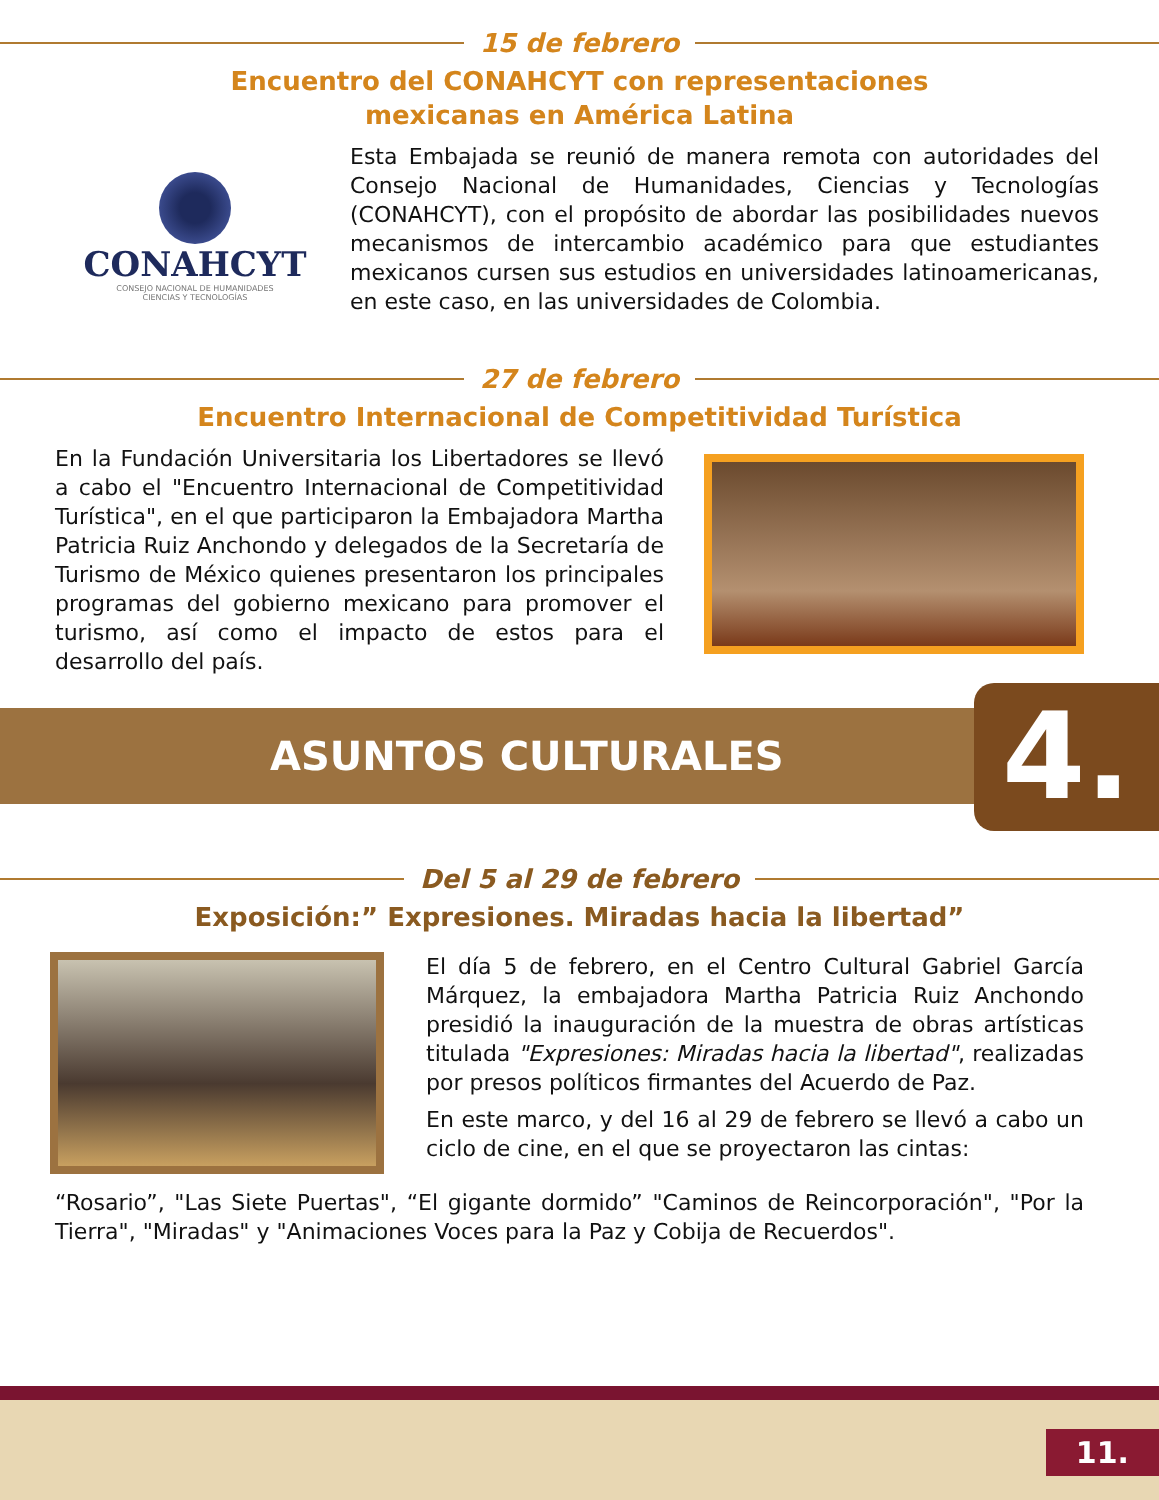15 de febrero
Encuentro del CONAHCYT con representaciones
mexicanas en América Latina
CONAHCYT
CONSEJO NACIONAL DE HUMANIDADES
CIENCIAS Y TECNOLOGÍAS
Esta Embajada se reunió de manera remota con autoridades del Consejo Nacional de Humanidades, Ciencias y Tecnologías (CONAHCYT), con el propósito de abordar las posibilidades nuevos mecanismos de intercambio académico para que estudiantes mexicanos cursen sus estudios en universidades latinoamericanas, en este caso, en las universidades de Colombia.
27 de febrero
Encuentro Internacional de Competitividad Turística
En la Fundación Universitaria los Libertadores se llevó a cabo el "Encuentro Internacional de Competitividad Turística", en el que participaron la Embajadora Martha Patricia Ruiz Anchondo y delegados de la Secretaría de Turismo de México quienes presentaron los principales programas del gobierno mexicano para promover el turismo, así como el impacto de estos para el desarrollo del país.
ASUNTOS CULTURALES
4.
Del 5 al 29 de febrero
Exposición:” Expresiones. Miradas hacia la libertad”
El día 5 de febrero, en el Centro Cultural Gabriel García Márquez, la embajadora Martha Patricia Ruiz Anchondo presidió la inauguración de la muestra de obras artísticas titulada "Expresiones: Miradas hacia la libertad", realizadas por presos políticos firmantes del Acuerdo de Paz.
En este marco, y del 16 al 29 de febrero se llevó a cabo un ciclo de cine, en el que se proyectaron las cintas:
“Rosario”, "Las Siete Puertas", “El gigante dormido” "Caminos de Reincorporación", "Por la Tierra", "Miradas" y "Animaciones Voces para la Paz y Cobija de Recuerdos".
11.